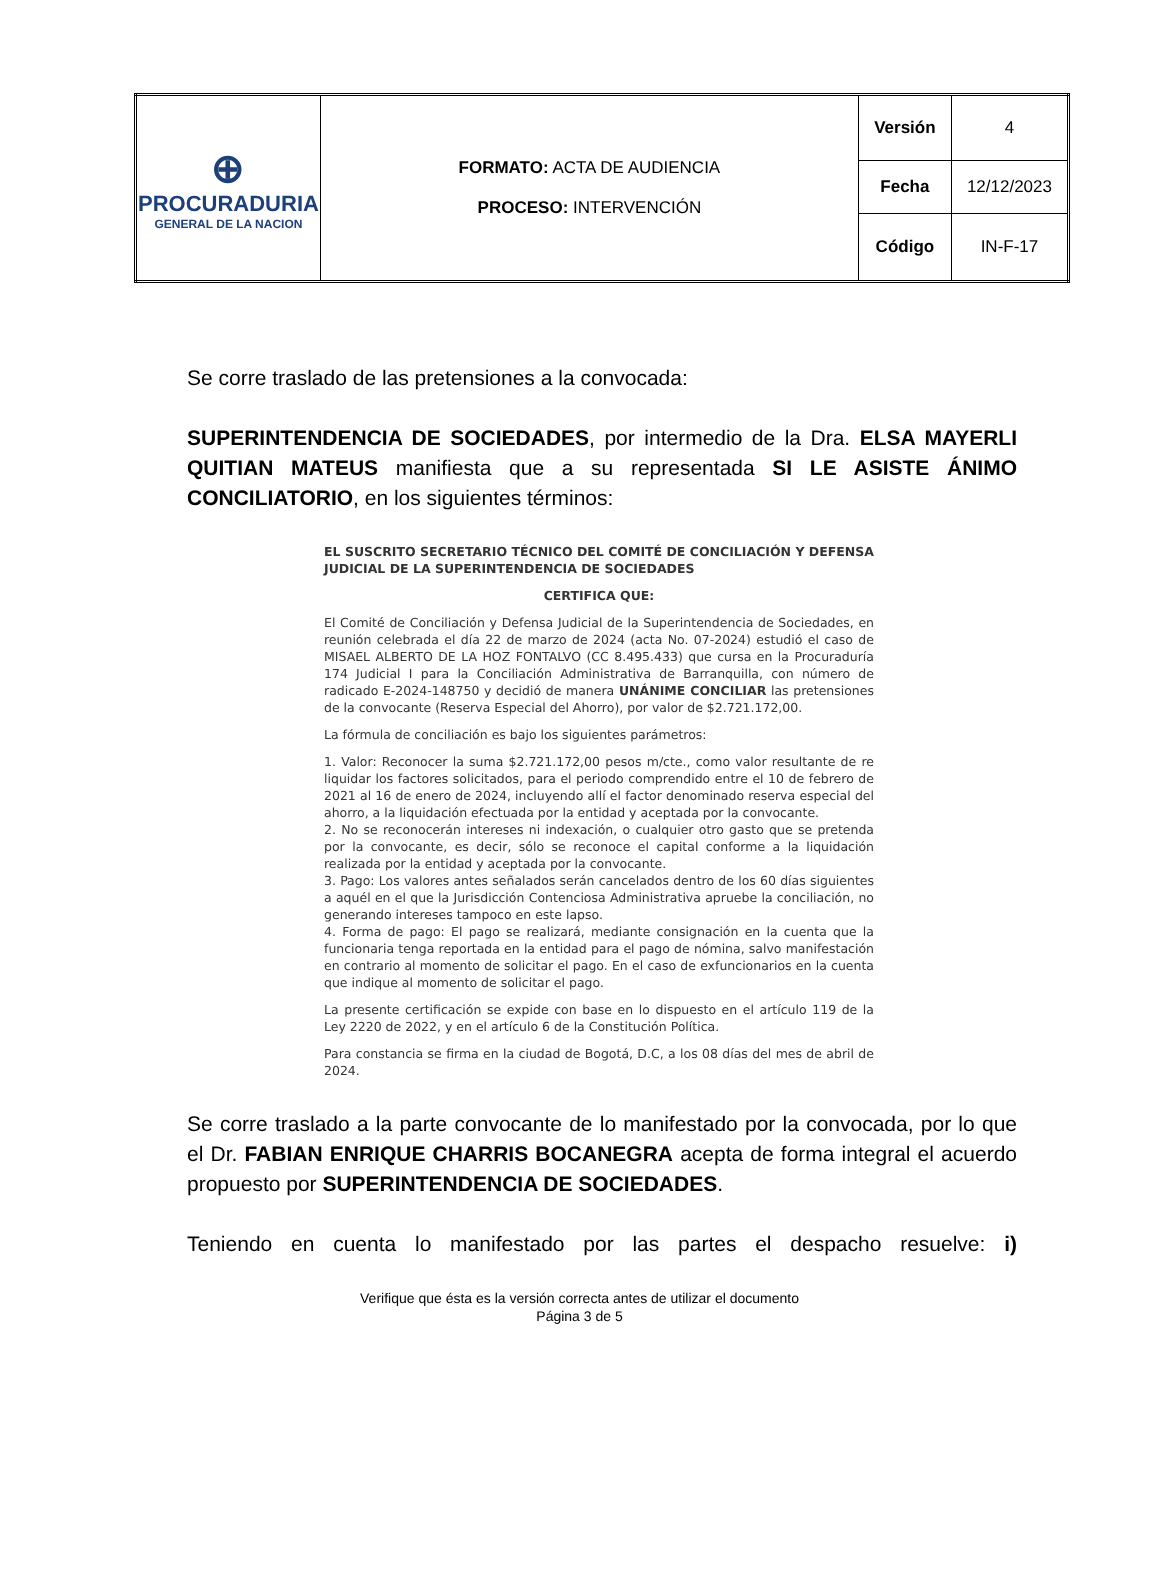| ⊕ PROCURADURIA GENERAL DE LA NACION | FORMATO: ACTA DE AUDIENCIA PROCESO: INTERVENCIÓN | Versión | 4 |
| | | Fecha | 12/12/2023 |
| | | Código | IN-F-17 |
Se corre traslado de las pretensiones a la convocada:
SUPERINTENDENCIA DE SOCIEDADES, por intermedio de la Dra. ELSA MAYERLI QUITIAN MATEUS manifiesta que a su representada SI LE ASISTE ÁNIMO CONCILIATORIO, en los siguientes términos:
EL SUSCRITO SECRETARIO TÉCNICO DEL COMITÉ DE CONCILIACIÓN Y DEFENSA JUDICIAL DE LA SUPERINTENDENCIA DE SOCIEDADES
CERTIFICA QUE:
El Comité de Conciliación y Defensa Judicial de la Superintendencia de Sociedades, en reunión celebrada el día 22 de marzo de 2024 (acta No. 07-2024) estudió el caso de MISAEL ALBERTO DE LA HOZ FONTALVO (CC 8.495.433) que cursa en la Procuraduría 174 Judicial I para la Conciliación Administrativa de Barranquilla, con número de radicado E-2024-148750 y decidió de manera UNÁNIME CONCILIAR las pretensiones de la convocante (Reserva Especial del Ahorro), por valor de $2.721.172,00.
La fórmula de conciliación es bajo los siguientes parámetros:
1. Valor: Reconocer la suma $2.721.172,00 pesos m/cte., como valor resultante de re liquidar los factores solicitados, para el periodo comprendido entre el 10 de febrero de 2021 al 16 de enero de 2024, incluyendo allí el factor denominado reserva especial del ahorro, a la liquidación efectuada por la entidad y aceptada por la convocante.
2. No se reconocerán intereses ni indexación, o cualquier otro gasto que se pretenda por la convocante, es decir, sólo se reconoce el capital conforme a la liquidación realizada por la entidad y aceptada por la convocante.
3. Pago: Los valores antes señalados serán cancelados dentro de los 60 días siguientes a aquél en el que la Jurisdicción Contenciosa Administrativa apruebe la conciliación, no generando intereses tampoco en este lapso.
4. Forma de pago: El pago se realizará, mediante consignación en la cuenta que la funcionaria tenga reportada en la entidad para el pago de nómina, salvo manifestación en contrario al momento de solicitar el pago. En el caso de exfuncionarios en la cuenta que indique al momento de solicitar el pago.
La presente certificación se expide con base en lo dispuesto en el artículo 119 de la Ley 2220 de 2022, y en el artículo 6 de la Constitución Política.
Para constancia se firma en la ciudad de Bogotá, D.C, a los 08 días del mes de abril de 2024.
Se corre traslado a la parte convocante de lo manifestado por la convocada, por lo que el Dr. FABIAN ENRIQUE CHARRIS BOCANEGRA acepta de forma integral el acuerdo propuesto por SUPERINTENDENCIA DE SOCIEDADES.
Teniendo en cuenta lo manifestado por las partes el despacho resuelve: i)
Verifique que ésta es la versión correcta antes de utilizar el documento
Página 3 de 5